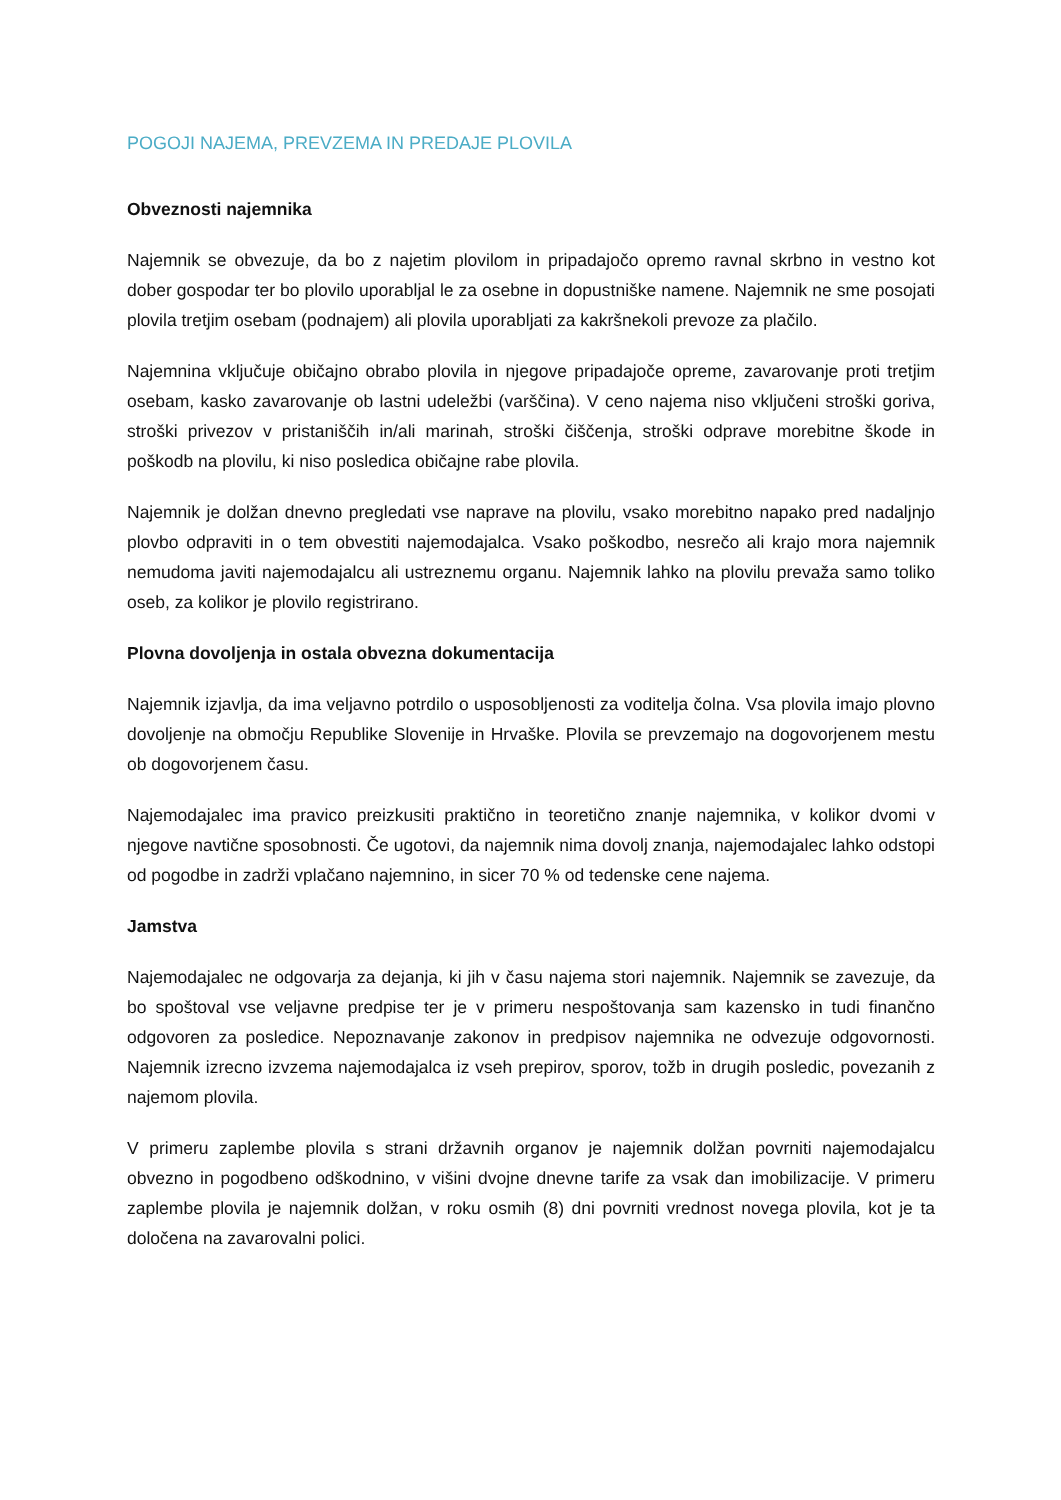POGOJI NAJEMA, PREVZEMA IN PREDAJE PLOVILA
Obveznosti najemnika
Najemnik se obvezuje, da bo z najetim plovilom in pripadajočo opremo ravnal skrbno in vestno kot dober gospodar ter bo plovilo uporabljal le za osebne in dopustniške namene. Najemnik ne sme posojati plovila tretjim osebam (podnajem) ali plovila uporabljati za kakršnekoli prevoze za plačilo.
Najemnina vključuje običajno obrabo plovila in njegove pripadajoče opreme, zavarovanje proti tretjim osebam, kasko zavarovanje ob lastni udeležbi (varščina). V ceno najema niso vključeni stroški goriva, stroški privezov v pristaniščih in/ali marinah, stroški čiščenja, stroški odprave morebitne škode in poškodb na plovilu, ki niso posledica običajne rabe plovila.
Najemnik je dolžan dnevno pregledati vse naprave na plovilu, vsako morebitno napako pred nadaljnjo plovbo odpraviti in o tem obvestiti najemodajalca. Vsako poškodbo, nesrečo ali krajo mora najemnik nemudoma javiti najemodajalcu ali ustreznemu organu. Najemnik lahko na plovilu prevaža samo toliko oseb, za kolikor je plovilo registrirano.
Plovna dovoljenja in ostala obvezna dokumentacija
Najemnik izjavlja, da ima veljavno potrdilo o usposobljenosti za voditelja čolna. Vsa plovila imajo plovno dovoljenje na območju Republike Slovenije in Hrvaške. Plovila se prevzemajo na dogovorjenem mestu ob dogovorjenem času.
Najemodajalec ima pravico preizkusiti praktično in teoretično znanje najemnika, v kolikor dvomi v njegove navtične sposobnosti. Če ugotovi, da najemnik nima dovolj znanja, najemodajalec lahko odstopi od pogodbe in zadrži vplačano najemnino, in sicer 70 % od tedenske cene najema.
Jamstva
Najemodajalec ne odgovarja za dejanja, ki jih v času najema stori najemnik. Najemnik se zavezuje, da bo spoštoval vse veljavne predpise ter je v primeru nespoštovanja sam kazensko in tudi finančno odgovoren za posledice. Nepoznavanje zakonov in predpisov najemnika ne odvezuje odgovornosti. Najemnik izrecno izvzema najemodajalca iz vseh prepirov, sporov, tožb in drugih posledic, povezanih z najemom plovila.
V primeru zaplembe plovila s strani državnih organov je najemnik dolžan povrniti najemodajalcu obvezno in pogodbeno odškodnino, v višini dvojne dnevne tarife za vsak dan imobilizacije. V primeru zaplembe plovila je najemnik dolžan, v roku osmih (8) dni povrniti vrednost novega plovila, kot je ta določena na zavarovalni polici.